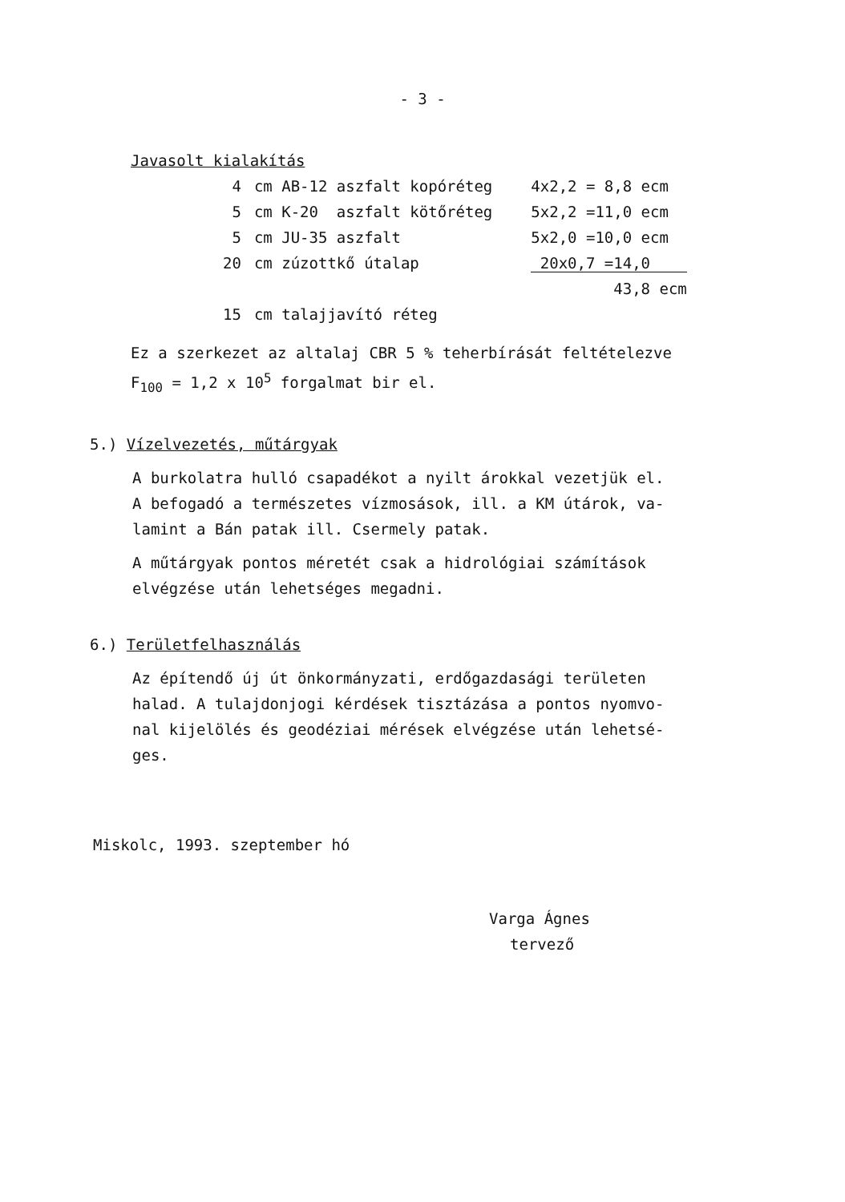- 3 -
Javasolt kialakítás
| 4 | cm AB-12 aszfalt kopóréteg | 4x2,2 = 8,8 ecm |
| 5 | cm K-20 aszfalt kötőréteg | 5x2,2 =11,0 ecm |
| 5 | cm JU-35 aszfalt | 5x2,0 =10,0 ecm |
| 20 | cm zúzottkő útalap | 20x0,7 =14,0 |
| | | 43,8 ecm |
| 15 | cm talajjavító réteg | |
Ez a szerkezet az altalaj CBR 5 % teherbírását feltételezve
F<sub>100</sub> = 1,2 x 10<sup>5</sup> forgalmat bir el.
5.) Vízelvezetés, műtárgyak
A burkolatra hulló csapadékot a nyilt árokkal vezetjük el.
A befogadó a természetes vízmosások, ill. a KM útárok, va-
lamint a Bán patak ill. Csermely patak.
A műtárgyak pontos méretét csak a hidrológiai számítások
elvégzése után lehetséges megadni.
6.) Területfelhasználás
Az építendő új út önkormányzati, erdőgazdasági területen
halad. A tulajdonjogi kérdések tisztázása a pontos nyomvo-
nal kijelölés és geodéziai mérések elvégzése után lehetsé-
ges.
Miskolc, 1993. szeptember hó
Varga Ágnes
tervező